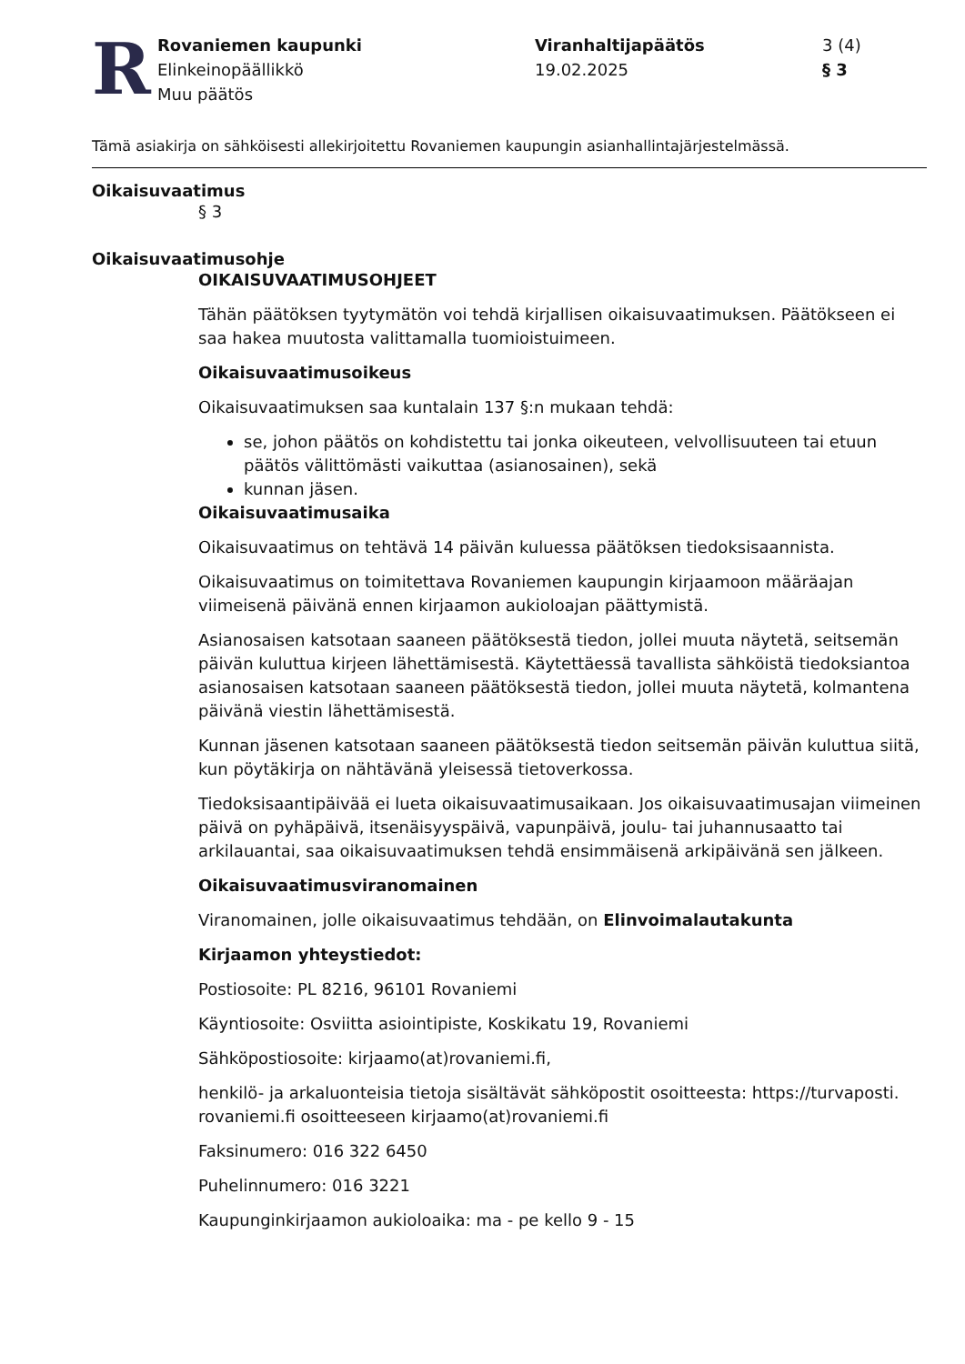R
Rovaniemen kaupunki
Elinkeinopäällikkö
Muu päätös
Viranhaltijapäätös
19.02.2025
3 (4)
§ 3
Tämä asiakirja on sähköisesti allekirjoitettu Rovaniemen kaupungin asianhallintajärjestelmässä.
Oikaisuvaatimus
§ 3
Oikaisuvaatimusohje
OIKAISUVAATIMUSOHJEET
Tähän päätöksen tyytymätön voi tehdä kirjallisen oikaisuvaatimuksen. Päätökseen ei saa hakea muutosta valittamalla tuomioistuimeen.
Oikaisuvaatimusoikeus
Oikaisuvaatimuksen saa kuntalain 137 §:n mukaan tehdä:
se, johon päätös on kohdistettu tai jonka oikeuteen, velvollisuuteen tai etuun päätös välittömästi vaikuttaa (asianosainen), sekä
kunnan jäsen.
Oikaisuvaatimusaika
Oikaisuvaatimus on tehtävä 14 päivän kuluessa päätöksen tiedoksisaannista.
Oikaisuvaatimus on toimitettava Rovaniemen kaupungin kirjaamoon määräajan viimeisenä päivänä ennen kirjaamon aukioloajan päättymistä.
Asianosaisen katsotaan saaneen päätöksestä tiedon, jollei muuta näytetä, seitsemän päivän kuluttua kirjeen lähettämisestä. Käytettäessä tavallista sähköistä tiedoksiantoa asianosaisen katsotaan saaneen päätöksestä tiedon, jollei muuta näytetä, kolmantena päivänä viestin lähettämisestä.
Kunnan jäsenen katsotaan saaneen päätöksestä tiedon seitsemän päivän kuluttua siitä, kun pöytäkirja on nähtävänä yleisessä tietoverkossa.
Tiedoksisaantipäivää ei lueta oikaisuvaatimusaikaan. Jos oikaisuvaatimusajan viimeinen päivä on pyhäpäivä, itsenäisyyspäivä, vapunpäivä, joulu- tai juhannusaatto tai arkilauantai, saa oikaisuvaatimuksen tehdä ensimmäisenä arkipäivänä sen jälkeen.
Oikaisuvaatimusviranomainen
Viranomainen, jolle oikaisuvaatimus tehdään, on Elinvoimalautakunta
Kirjaamon yhteystiedot:
Postiosoite: PL 8216, 96101 Rovaniemi
Käyntiosoite: Osviitta asiointipiste, Koskikatu 19, Rovaniemi
Sähköpostiosoite: kirjaamo(at)rovaniemi.fi,
henkilö- ja arkaluonteisia tietoja sisältävät sähköpostit osoitteesta: https://turvaposti. rovaniemi.fi osoitteeseen kirjaamo(at)rovaniemi.fi
Faksinumero: 016 322 6450
Puhelinnumero: 016 3221
Kaupunginkirjaamon aukioloaika: ma - pe kello 9 - 15